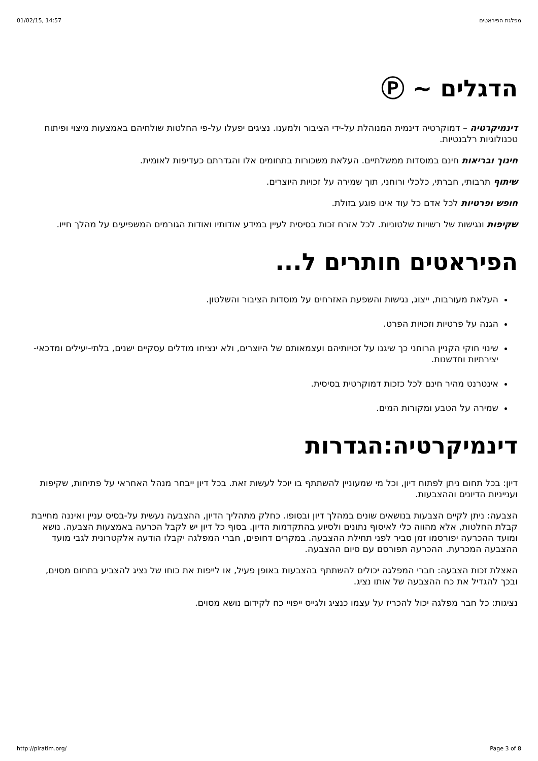01/02/15, 14:57 מפלגת הפיראטים
הדגלים ~ Ⓟ
דינמיקרטיה – דמוקרטיה דינמית המנוהלת על-ידי הציבור ולמענו. נציגים יפעלו על-פי החלטות שולחיהם באמצעות מיצוי ופיתוח טכנולוגיות רלבנטיות.
חינוך ובריאות חינם במוסדות ממשלתיים. העלאת משכורות בתחומים אלו והגדרתם כעדיפות לאומית.
שיתוף תרבותי, חברתי, כלכלי ורוחני, תוך שמירה על זכויות היוצרים.
חופש ופרטיות לכל אדם כל עוד אינו פוגע בזולת.
שקיפות ונגישות של רשויות שלטוניות. לכל אזרח זכות בסיסית לעיין במידע אודותיו ואודות הגורמים המשפיעים על מהלך חייו.
הפיראטים חותרים ל...
העלאת מעורבות, ייצוג, נגישות והשפעת האזרחים על מוסדות הציבור והשלטון.
הגנה על פרטיות וזכויות הפרט.
שינוי חוקי הקניין הרוחני כך שיגנו על זכויותיהם ועצמאותם של היוצרים, ולא ינציחו מודלים עסקיים ישנים, בלתי-יעילים ומדכאי-יצירתיות וחדשנות.
אינטרנט מהיר חינם לכל כזכות דמוקרטית בסיסית.
שמירה על הטבע ומקורות המים.
דינמיקרטיה:הגדרות
דיון: בכל תחום ניתן לפתוח דיון, וכל מי שמעוניין להשתתף בו יוכל לעשות זאת. בכל דיון ייבחר מנהל האחראי על פתיחות, שקיפות וענייניות הדיונים וההצבעות.
הצבעה: ניתן לקיים הצבעות בנושאים שונים במהלך דיון ובסופו. כחלק מתהליך הדיון, ההצבעה נעשית על-בסיס עניין ואיננה מחייבת קבלת החלטות, אלא מהווה כלי לאיסוף נתונים ולסיוע בהתקדמות הדיון. בסוף כל דיון יש לקבל הכרעה באמצעות הצבעה. נושא ומועד ההכרעה יפורסמו זמן סביר לפני תחילת ההצבעה. במקרים דחופים, חברי המפלגה יקבלו הודעה אלקטרונית לגבי מועד ההצבעה המכרעת. ההכרעה תפורסם עם סיום ההצבעה.
האצלת זכות הצבעה: חברי המפלגה יכולים להשתתף בהצבעות באופן פעיל, או לייפות את כוחו של נציג להצביע בתחום מסוים, ובכך להגדיל את כח ההצבעה של אותו נציג.
נציגות: כל חבר מפלגה יכול להכריז על עצמו כנציג ולגייס ייפויי כח לקידום נושא מסוים.
http://piratim.org/ Page 3 of 8